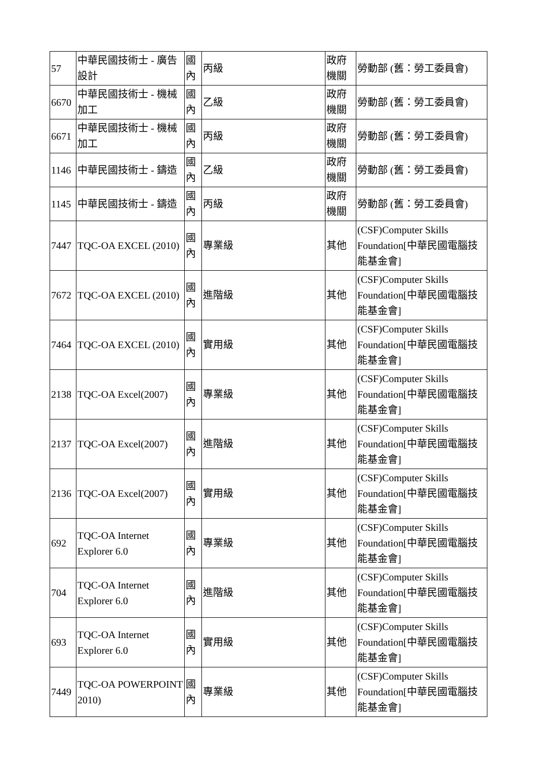| 57 | 中華民國技術士 - 廣告設計 | 國內 | 丙級 | 政府機關 | 勞動部 (舊：勞工委員會) |
| 6670 | 中華民國技術士 - 機械加工 | 國內 | 乙級 | 政府機關 | 勞動部 (舊：勞工委員會) |
| 6671 | 中華民國技術士 - 機械加工 | 國內 | 丙級 | 政府機關 | 勞動部 (舊：勞工委員會) |
| 1146 | 中華民國技術士 - 鑄造 | 國內 | 乙級 | 政府機關 | 勞動部 (舊：勞工委員會) |
| 1145 | 中華民國技術士 - 鑄造 | 國內 | 丙級 | 政府機關 | 勞動部 (舊：勞工委員會) |
| 7447 | TQC-OA EXCEL (2010) | 國內 | 專業級 | 其他 | (CSF)Computer Skills Foundation[中華民國電腦技能基金會] |
| 7672 | TQC-OA EXCEL (2010) | 國內 | 進階級 | 其他 | (CSF)Computer Skills Foundation[中華民國電腦技能基金會] |
| 7464 | TQC-OA EXCEL (2010) | 國內 | 實用級 | 其他 | (CSF)Computer Skills Foundation[中華民國電腦技能基金會] |
| 2138 | TQC-OA Excel(2007) | 國內 | 專業級 | 其他 | (CSF)Computer Skills Foundation[中華民國電腦技能基金會] |
| 2137 | TQC-OA Excel(2007) | 國內 | 進階級 | 其他 | (CSF)Computer Skills Foundation[中華民國電腦技能基金會] |
| 2136 | TQC-OA Excel(2007) | 國內 | 實用級 | 其他 | (CSF)Computer Skills Foundation[中華民國電腦技能基金會] |
| 692 | TQC-OA Internet Explorer 6.0 | 國內 | 專業級 | 其他 | (CSF)Computer Skills Foundation[中華民國電腦技能基金會] |
| 704 | TQC-OA Internet Explorer 6.0 | 國內 | 進階級 | 其他 | (CSF)Computer Skills Foundation[中華民國電腦技能基金會] |
| 693 | TQC-OA Internet Explorer 6.0 | 國內 | 實用級 | 其他 | (CSF)Computer Skills Foundation[中華民國電腦技能基金會] |
| 7449 | TQC-OA POWERPOINT 2010) | 國內 | 專業級 | 其他 | (CSF)Computer Skills Foundation[中華民國電腦技能基金會] |